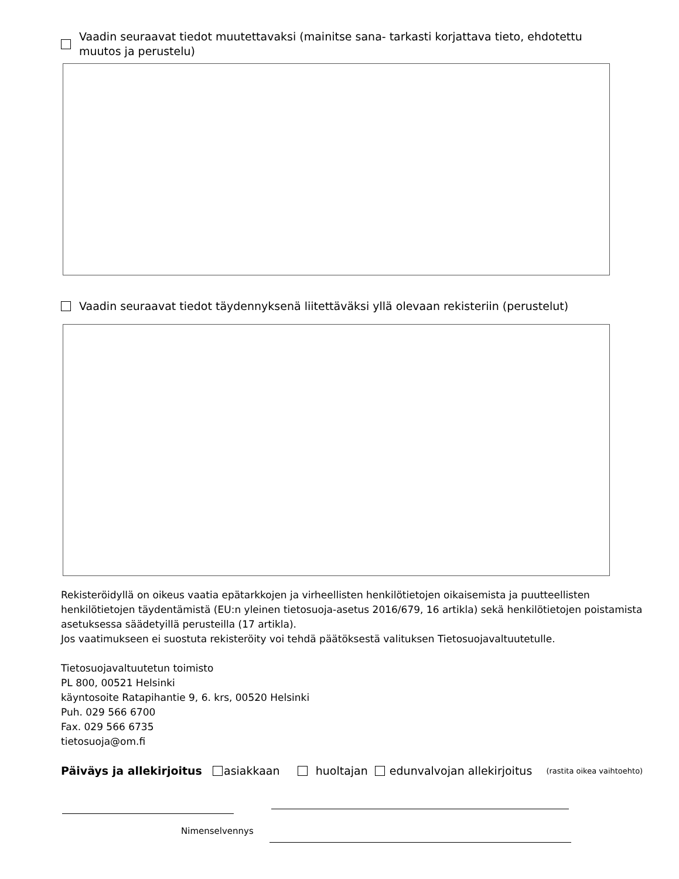Vaadin seuraavat tiedot muutettavaksi (mainitse sana- tarkasti korjattava tieto, ehdotettu
muutos ja perustelu)
Vaadin seuraavat tiedot täydennyksenä liitettäväksi yllä olevaan rekisteriin (perustelut)
Rekisteröidyllä on oikeus vaatia epätarkkojen ja virheellisten henkilötietojen oikaisemista ja puutteellisten henkilötietojen täydentämistä (EU:n yleinen tietosuoja-asetus 2016/679, 16 artikla) sekä henkilötietojen poistamista asetuksessa säädetyillä perusteilla (17 artikla).
Jos vaatimukseen ei suostuta rekisteröity voi tehdä päätöksestä valituksen Tietosuojavaltuutetulle.
Tietosuojavaltuutetun toimisto
PL 800, 00521 Helsinki
käyntosoite Ratapihantie 9, 6. krs, 00520 Helsinki
Puh. 029 566 6700
Fax. 029 566 6735
tietosuoja@om.fi
Päiväys ja allekirjoitus asiakkaan huoltajan edunvalvojan allekirjoitus (rastita oikea vaihtoehto)
Nimenselvennys